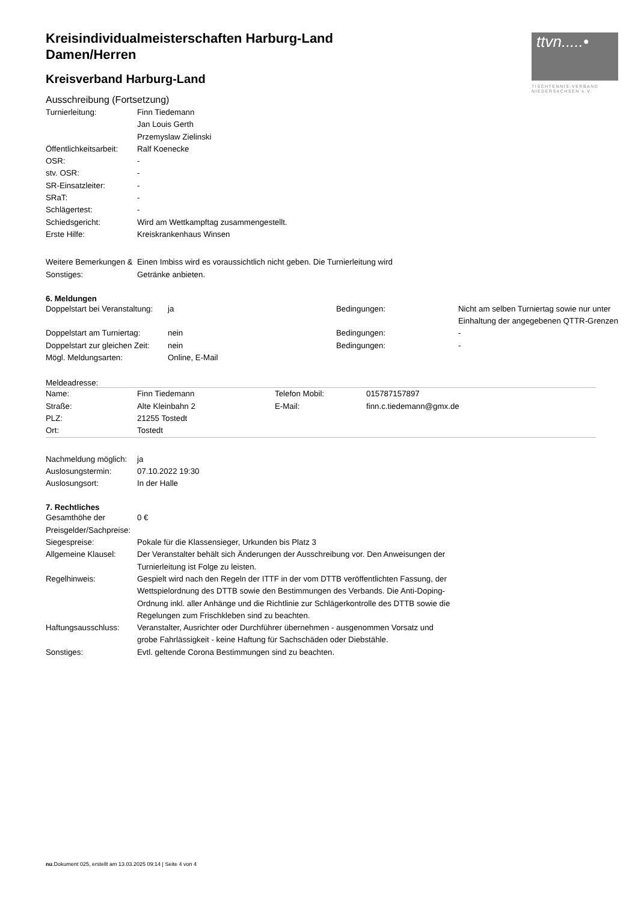ttvn.....•
TISCHTENNIS-VERBAND
NIEDERSACHSEN e.V.
Kreisindividualmeisterschaften Harburg-Land
Damen/Herren
Kreisverband Harburg-Land
Ausschreibung (Fortsetzung)
| Turnierleitung: | Finn Tiedemann Jan Louis Gerth Przemyslaw Zielinski |
| Öffentlichkeitsarbeit: | Ralf Koenecke |
| OSR: | - |
| stv. OSR: | - |
| SR-Einsatzleiter: | - |
| SRaT: | - |
| Schlägertest: | - |
| Schiedsgericht: | Wird am Wettkampftag zusammengestellt. |
| Erste Hilfe: | Kreiskrankenhaus Winsen |
| Weitere Bemerkungen & Sonstiges: | Einen Imbiss wird es voraussichtlich nicht geben. Die Turnierleitung wird Getränke anbieten. |
6. Meldungen
| Doppelstart bei Veranstaltung: | ja | Bedingungen: | Nicht am selben Turniertag sowie nur unter Einhaltung der angegebenen QTTR-Grenzen |
| Doppelstart am Turniertag: | nein | Bedingungen: | - |
| Doppelstart zur gleichen Zeit: | nein | Bedingungen: | - |
| Mögl. Meldungsarten: | Online, E-Mail | | |
Meldeadresse:
| Name: | Finn Tiedemann | Telefon Mobil: | 015787157897 |
| Straße: | Alte Kleinbahn 2 | E-Mail: | finn.c.tiedemann@gmx.de |
| PLZ: | 21255 Tostedt | | |
| Ort: | Tostedt | | |
| Nachmeldung möglich: | ja |
| Auslosungstermin: | 07.10.2022 19:30 |
| Auslosungsort: | In der Halle |
7. Rechtliches
| Gesamthöhe der Preisgelder/Sachpreise: | 0 € |
| Siegespreise: | Pokale für die Klassensieger, Urkunden bis Platz 3 |
| Allgemeine Klausel: | Der Veranstalter behält sich Änderungen der Ausschreibung vor. Den Anweisungen der Turnierleitung ist Folge zu leisten. |
| Regelhinweis: | Gespielt wird nach den Regeln der ITTF in der vom DTTB veröffentlichten Fassung, der Wettspielordnung des DTTB sowie den Bestimmungen des Verbands. Die Anti-Doping-Ordnung inkl. aller Anhänge und die Richtlinie zur Schlägerkontrolle des DTTB sowie die Regelungen zum Frischkleben sind zu beachten. |
| Haftungsausschluss: | Veranstalter, Ausrichter oder Durchführer übernehmen - ausgenommen Vorsatz und grobe Fahrlässigkeit - keine Haftung für Sachschäden oder Diebstähle. |
| Sonstiges: | Evtl. geltende Corona Bestimmungen sind zu beachten. |
nu.Dokument 025, erstellt am 13.03.2025 09:14 | Seite 4 von 4